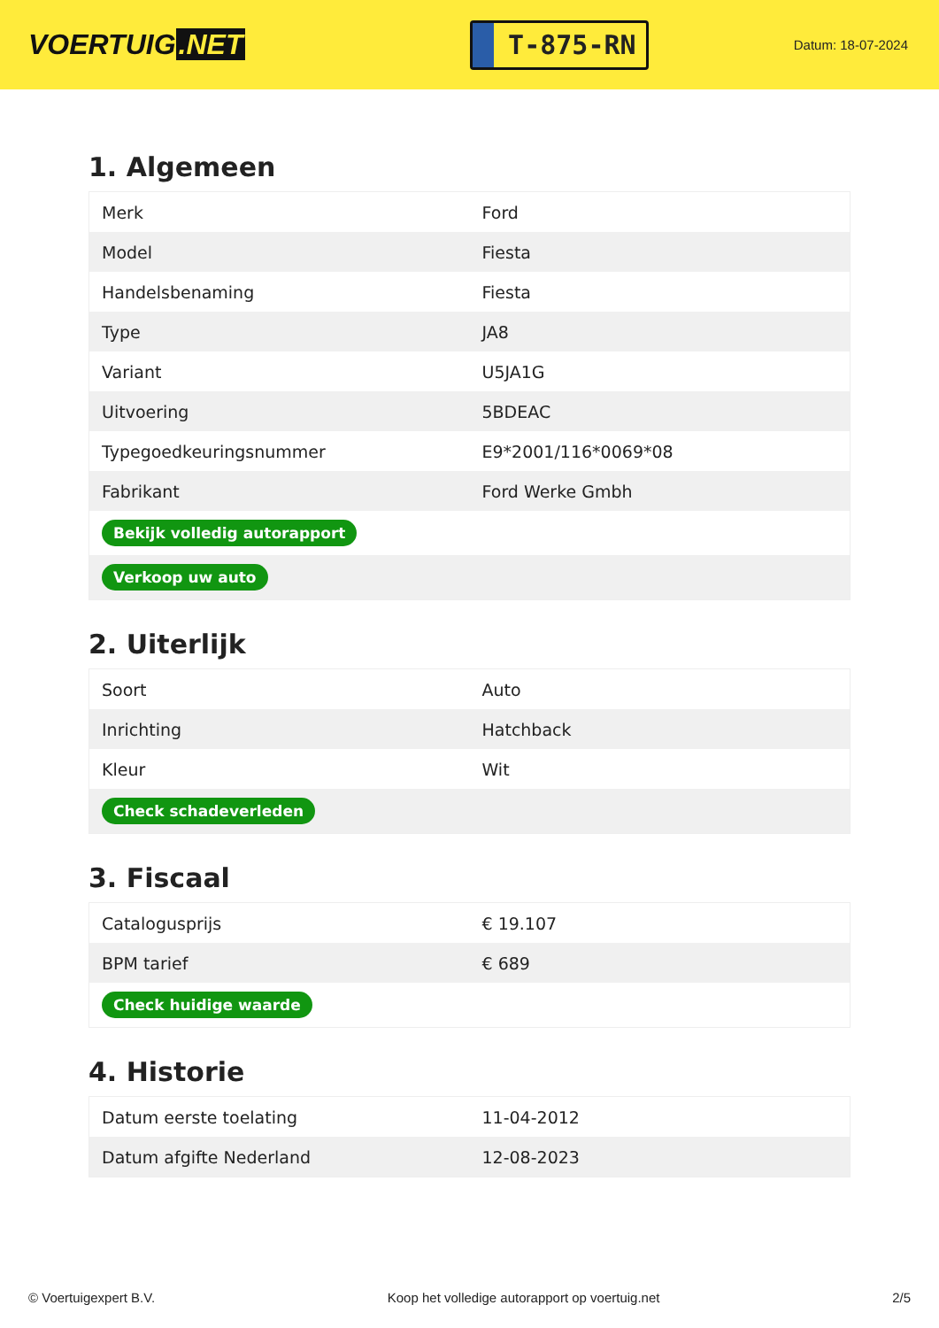VOERTUIG.NET
T-875-RN
Datum: 18-07-2024
1. Algemeen
| Merk | Ford |
| Model | Fiesta |
| Handelsbenaming | Fiesta |
| Type | JA8 |
| Variant | U5JA1G |
| Uitvoering | 5BDEAC |
| Typegoedkeuringsnummer | E9*2001/116*0069*08 |
| Fabrikant | Ford Werke Gmbh |
| Bekijk volledig autorapport | |
| Verkoop uw auto | |
2. Uiterlijk
| Soort | Auto |
| Inrichting | Hatchback |
| Kleur | Wit |
| Check schadeverleden | |
3. Fiscaal
| Catalogusprijs | € 19.107 |
| BPM tarief | € 689 |
| Check huidige waarde | |
4. Historie
| Datum eerste toelating | 11-04-2012 |
| Datum afgifte Nederland | 12-08-2023 |
© Voertuigexpert B.V. Koop het volledige autorapport op voertuig.net 2/5